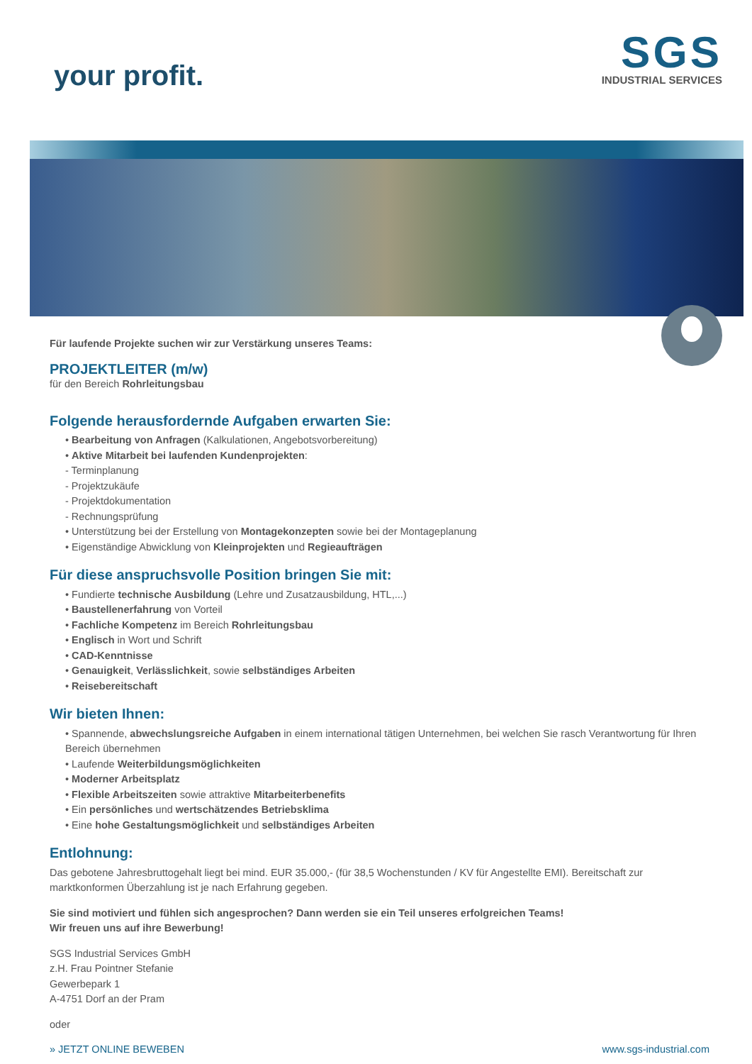your profit.
SGS
INDUSTRIAL SERVICES
Für laufende Projekte suchen wir zur Verstärkung unseres Teams:
PROJEKTLEITER (m/w)
für den Bereich Rohrleitungsbau
Folgende herausfordernde Aufgaben erwarten Sie:
• Bearbeitung von Anfragen (Kalkulationen, Angebotsvorbereitung)
• Aktive Mitarbeit bei laufenden Kundenprojekten:
- Terminplanung
- Projektzukäufe
- Projektdokumentation
- Rechnungsprüfung
• Unterstützung bei der Erstellung von Montagekonzepten sowie bei der Montageplanung
• Eigenständige Abwicklung von Kleinprojekten und Regieaufträgen
Für diese anspruchsvolle Position bringen Sie mit:
• Fundierte technische Ausbildung (Lehre und Zusatzausbildung, HTL,...)
• Baustellenerfahrung von Vorteil
• Fachliche Kompetenz im Bereich Rohrleitungsbau
• Englisch in Wort und Schrift
• CAD-Kenntnisse
• Genauigkeit, Verlässlichkeit, sowie selbständiges Arbeiten
• Reisebereitschaft
Wir bieten Ihnen:
• Spannende, abwechslungsreiche Aufgaben in einem international tätigen Unternehmen, bei welchen Sie rasch Verantwortung für Ihren Bereich übernehmen
• Laufende Weiterbildungsmöglichkeiten
• Moderner Arbeitsplatz
• Flexible Arbeitszeiten sowie attraktive Mitarbeiterbenefits
• Ein persönliches und wertschätzendes Betriebsklima
• Eine hohe Gestaltungsmöglichkeit und selbständiges Arbeiten
Entlohnung:
Das gebotene Jahresbruttogehalt liegt bei mind. EUR 35.000,- (für 38,5 Wochenstunden / KV für Angestellte EMI). Bereitschaft zur marktkonformen Überzahlung ist je nach Erfahrung gegeben.
Sie sind motiviert und fühlen sich angesprochen? Dann werden sie ein Teil unseres erfolgreichen Teams!
Wir freuen uns auf ihre Bewerbung!
SGS Industrial Services GmbH
z.H. Frau Pointner Stefanie
Gewerbepark 1
A-4751 Dorf an der Pram
oder
» JETZT ONLINE BEWEBEN www.sgs-industrial.com